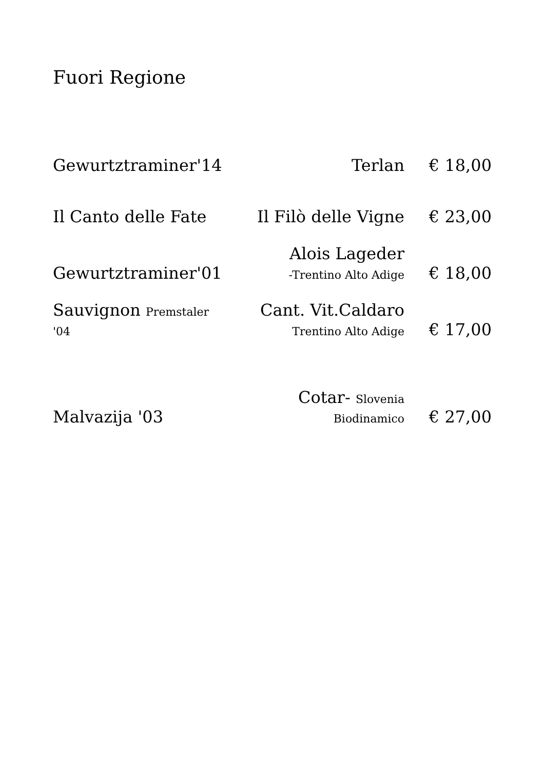Fuori Regione
| Gewurtztraminer'14 | Terlan | € 18,00 |
| Il Canto delle Fate | Il Filò delle Vigne | € 23,00 |
| Gewurtztraminer'01 | Alois Lageder -Trentino Alto Adige | € 18,00 |
| Sauvignon Premstaler '04 | Cant. Vit.Caldaro Trentino Alto Adige | € 17,00 |
| Malvazija '03 | Cotar- Slovenia Biodinamico | € 27,00 |